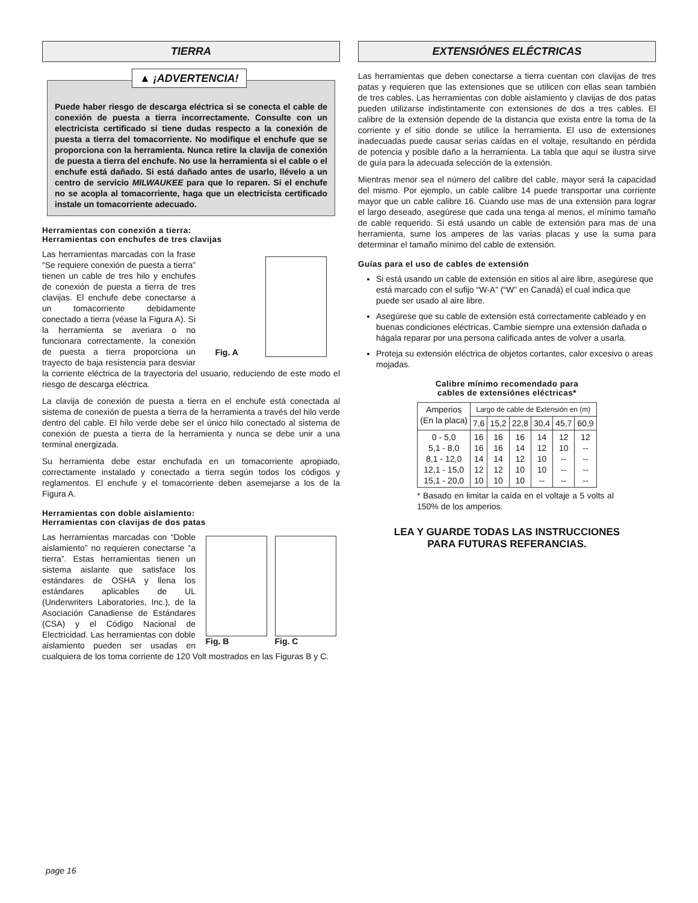TIERRA
▲ ¡ADVERTENCIA!
Puede haber riesgo de descarga eléctrica si se conecta el cable de conexión de puesta a tierra incorrectamente. Consulte con un electricista certificado si tiene dudas respecto a la conexión de puesta a tierra del tomacorriente. No modifique el enchufe que se proporciona con la herramienta. Nunca retire la clavija de conexión de puesta a tierra del enchufe. No use la herramienta si el cable o el enchufe está dañado. Si está dañado antes de usarlo, llévelo a un centro de servicio MILWAUKEE para que lo reparen. Si el enchufe no se acopla al tomacorriente, haga que un electricista certificado instale un tomacorriente adecuado.
Herramientas con conexión a tierra:
Herramientas con enchufes de tres clavijas
Fig. A
Las herramientas marcadas con la frase “Se requiere conexión de puesta a tierra” tienen un cable de tres hilo y enchufes de conexión de puesta a tierra de tres clavijas. El enchufe debe conectarse a un tomacorriente debidamente conectado a tierra (véase la Figura A). Si la herramienta se averiara o no funcionara correctamente, la conexión de puesta a tierra proporciona un trayecto de baja resistencia para desviar la corriente eléctrica de la trayectoria del usuario, reduciendo de este modo el riesgo de descarga eléctrica.
La clavija de conexión de puesta a tierra en el enchufe está conectada al sistema de conexión de puesta a tierra de la herramienta a través del hilo verde dentro del cable. El hilo verde debe ser el único hilo conectado al sistema de conexión de puesta a tierra de la herramienta y nunca se debe unir a una terminal energizada.
Su herramienta debe estar enchufada en un tomacorriente apropiado, correctamente instalado y conectado a tierra según todos los códigos y reglamentos. El enchufe y el tomacorriente deben asemejarse a los de la Figura A.
Herramientas con doble aislamiento:
Herramientas con clavijas de dos patas
Fig. B
Fig. C
Las herramientas marcadas con “Doble aislamiento” no requieren conectarse “a tierra”. Estas herramientas tienen un sistema aislante que satisface los estándares de OSHA y llena los estándares aplicables de UL (Underwriters Laboratories, Inc.), de la Asociación Canadiense de Estándares (CSA) y el Código Nacional de Electricidad. Las herramientas con doble aislamiento pueden ser usadas en cualquiera de los toma corriente de 120 Volt mostrados en las Figuras B y C.
EXTENSIÓNES ELÉCTRICAS
Las herramientas que deben conectarse a tierra cuentan con clavijas de tres patas y requieren que las extensiones que se utilicen con ellas sean también de tres cables. Las herramientas con doble aislamiento y clavijas de dos patas pueden utilizarse indistintamente con extensiones de dos a tres cables. El calibre de la extensión depende de la distancia que exista entre la toma de la corriente y el sitio donde se utilice la herramienta. El uso de extensiones inadecuadas puede causar serias caídas en el voltaje, resultando en pérdida de potencia y posible daño a la herramienta. La tabla que aquí se ilustra sirve de guía para la adecuada selección de la extensión.
Mientras menor sea el número del calibre del cable, mayor será la capacidad del mismo. Por ejemplo, un cable calibre 14 puede transportar una corriente mayor que un cable calibre 16. Cuando use mas de una extensión para lograr el largo deseado, asegúrese que cada una tenga al menos, el mínimo tamaño de cable requerido. Si está usando un cable de extensión para mas de una herramienta, sume los amperes de las varias placas y use la suma para determinar el tamaño mínimo del cable de extensión.
Guías para el uso de cables de extensión
Si está usando un cable de extensión en sitios al aire libre, asegúrese que está marcado con el sufijo “W-A” (“W” en Canadá) el cual indica que puede ser usado al aire libre.
Asegúrese que su cable de extensión está correctamente cableado y en buenas condiciones eléctricas. Cambie siempre una extensión dañada o hágala reparar por una persona calificada antes de volver a usarla.
Proteja su extensión eléctrica de objetos cortantes, calor excesivo o areas mojadas.
Calibre mínimo recomendado para
cables de extensiónes eléctricas*
| Amperios (En la placa) | Largo de cable de Extensión en (m) | | | | | |
| | 7,6 | 15,2 | 22,8 | 30,4 | 45,7 | 60,9 |
| 0 - 5,0 5,1 - 8,0 8,1 - 12,0 12,1 - 15,0 15,1 - 20,0 | 16 16 14 12 10 | 16 16 14 12 10 | 16 14 12 10 10 | 14 12 10 10 -- | 12 10 -- -- -- | 12 -- -- -- -- |
* Basado en limitar la caída en el voltaje a 5 volts al 150% de los amperios.
LEA Y GUARDE TODAS LAS INSTRUCCIONES
PARA FUTURAS REFERANCIAS.
page 16